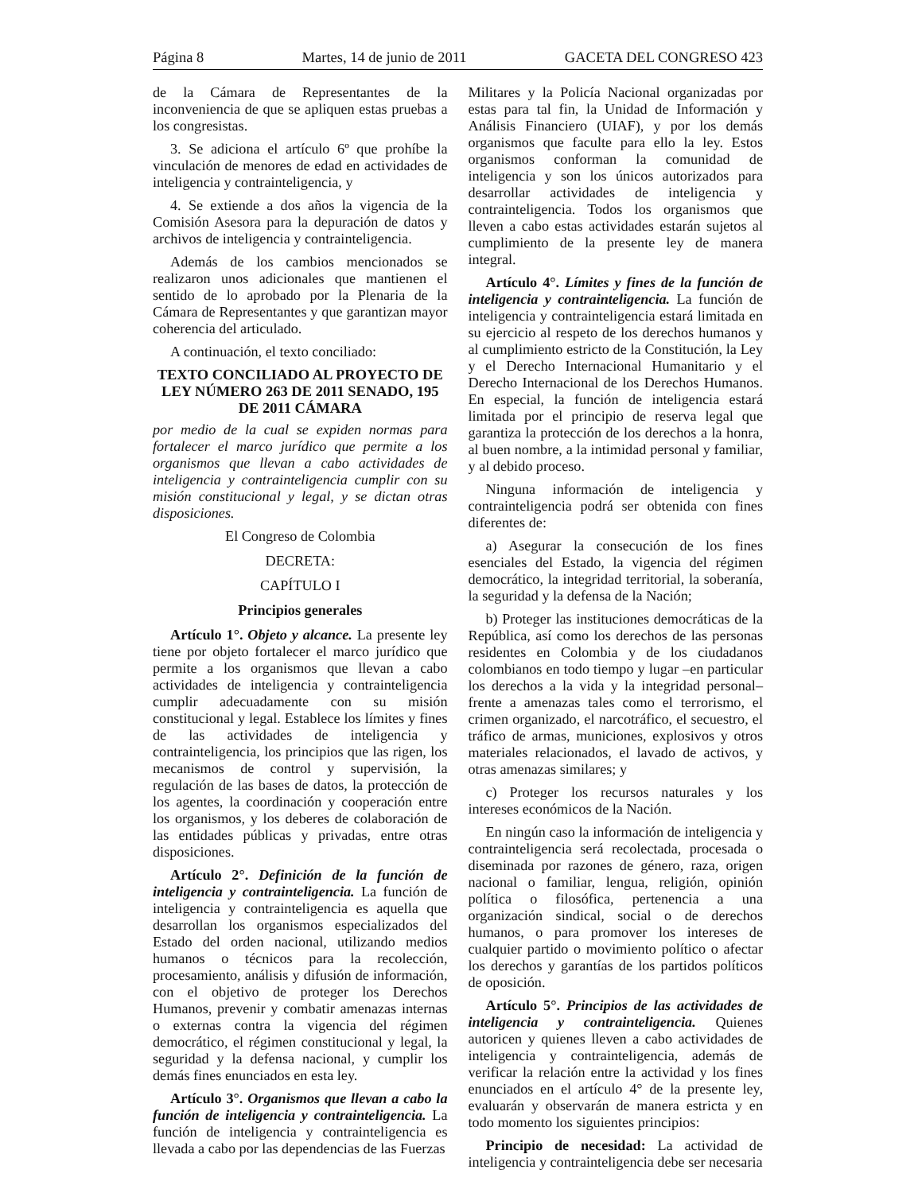Página 8 Martes, 14 de junio de 2011 GACETA DEL CONGRESO 423
de la Cámara de Representantes de la inconveniencia de que se apliquen estas pruebas a los congresistas.
3. Se adiciona el artículo 6º que prohíbe la vinculación de menores de edad en actividades de inteligencia y contrainteligencia, y
4. Se extiende a dos años la vigencia de la Comisión Asesora para la depuración de datos y archivos de inteligencia y contrainteligencia.
Además de los cambios mencionados se realizaron unos adicionales que mantienen el sentido de lo aprobado por la Plenaria de la Cámara de Representantes y que garantizan mayor coherencia del articulado.
A continuación, el texto conciliado:
TEXTO CONCILIADO AL PROYECTO DE LEY NÚMERO 263 DE 2011 SENADO, 195 DE 2011 CÁMARA
por medio de la cual se expiden normas para fortalecer el marco jurídico que permite a los organismos que llevan a cabo actividades de inteligencia y contrainteligencia cumplir con su misión constitucional y legal, y se dictan otras disposiciones.
El Congreso de Colombia
DECRETA:
CAPÍTULO I
Principios generales
Artículo 1°. Objeto y alcance. La presente ley tiene por objeto fortalecer el marco jurídico que permite a los organismos que llevan a cabo actividades de inteligencia y contrainteligencia cumplir adecuadamente con su misión constitucional y legal. Establece los límites y fines de las actividades de inteligencia y contrainteligencia, los principios que las rigen, los mecanismos de control y supervisión, la regulación de las bases de datos, la protección de los agentes, la coordinación y cooperación entre los organismos, y los deberes de colaboración de las entidades públicas y privadas, entre otras disposiciones.
Artículo 2°. Definición de la función de inteligencia y contrainteligencia. La función de inteligencia y contrainteligencia es aquella que desarrollan los organismos especializados del Estado del orden nacional, utilizando medios humanos o técnicos para la recolección, procesamiento, análisis y difusión de información, con el objetivo de proteger los Derechos Humanos, prevenir y combatir amenazas internas o externas contra la vigencia del régimen democrático, el régimen constitucional y legal, la seguridad y la defensa nacional, y cumplir los demás fines enunciados en esta ley.
Artículo 3°. Organismos que llevan a cabo la función de inteligencia y contrainteligencia. La función de inteligencia y contrainteligencia es llevada a cabo por las dependencias de las Fuerzas
Militares y la Policía Nacional organizadas por estas para tal fin, la Unidad de Información y Análisis Financiero (UIAF), y por los demás organismos que faculte para ello la ley. Estos organismos conforman la comunidad de inteligencia y son los únicos autorizados para desarrollar actividades de inteligencia y contrainteligencia. Todos los organismos que lleven a cabo estas actividades estarán sujetos al cumplimiento de la presente ley de manera integral.
Artículo 4°. Límites y fines de la función de inteligencia y contrainteligencia. La función de inteligencia y contrainteligencia estará limitada en su ejercicio al respeto de los derechos humanos y al cumplimiento estricto de la Constitución, la Ley y el Derecho Internacional Humanitario y el Derecho Internacional de los Derechos Humanos. En especial, la función de inteligencia estará limitada por el principio de reserva legal que garantiza la protección de los derechos a la honra, al buen nombre, a la intimidad personal y familiar, y al debido proceso.
Ninguna información de inteligencia y contrainteligencia podrá ser obtenida con fines diferentes de:
a) Asegurar la consecución de los fines esenciales del Estado, la vigencia del régimen democrático, la integridad territorial, la soberanía, la seguridad y la defensa de la Nación;
b) Proteger las instituciones democráticas de la República, así como los derechos de las personas residentes en Colombia y de los ciudadanos colombianos en todo tiempo y lugar –en particular los derechos a la vida y la integridad personal– frente a amenazas tales como el terrorismo, el crimen organizado, el narcotráfico, el secuestro, el tráfico de armas, municiones, explosivos y otros materiales relacionados, el lavado de activos, y otras amenazas similares; y
c) Proteger los recursos naturales y los intereses económicos de la Nación.
En ningún caso la información de inteligencia y contrainteligencia será recolectada, procesada o diseminada por razones de género, raza, origen nacional o familiar, lengua, religión, opinión política o filosófica, pertenencia a una organización sindical, social o de derechos humanos, o para promover los intereses de cualquier partido o movimiento político o afectar los derechos y garantías de los partidos políticos de oposición.
Artículo 5°. Principios de las actividades de inteligencia y contrainteligencia. Quienes autoricen y quienes lleven a cabo actividades de inteligencia y contrainteligencia, además de verificar la relación entre la actividad y los fines enunciados en el artículo 4° de la presente ley, evaluarán y observarán de manera estricta y en todo momento los siguientes principios:
Principio de necesidad: La actividad de inteligencia y contrainteligencia debe ser necesaria